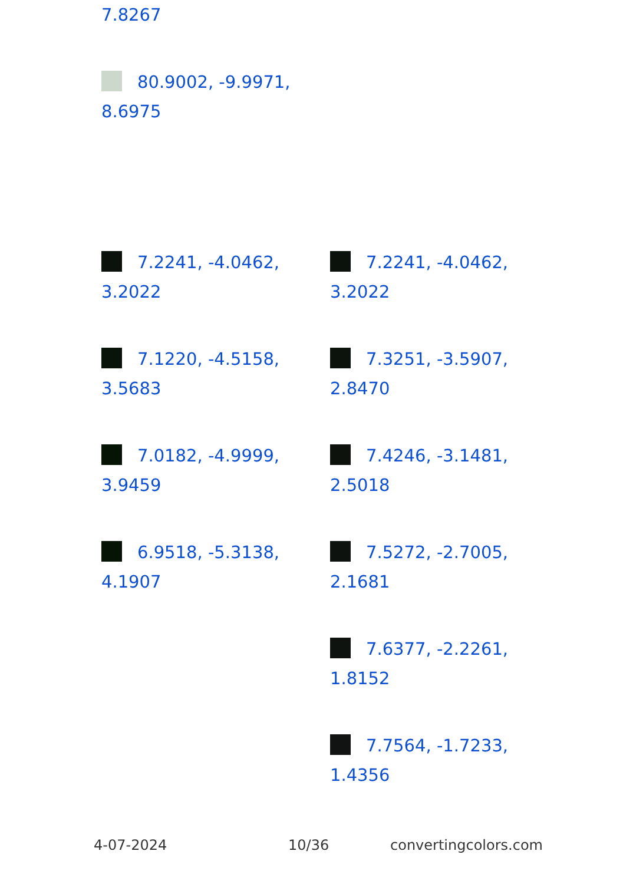7.8267
80.9002, -9.9971, 8.6975
7.2241, -4.0462, 3.2022
7.1220, -4.5158, 3.5683
7.0182, -4.9999, 3.9459
6.9518, -5.3138, 4.1907
7.2241, -4.0462, 3.2022
7.3251, -3.5907, 2.8470
7.4246, -3.1481, 2.5018
7.5272, -2.7005, 2.1681
7.6377, -2.2261, 1.8152
7.7564, -1.7233, 1.4356
4-07-2024 10/36 convertingcolors.com